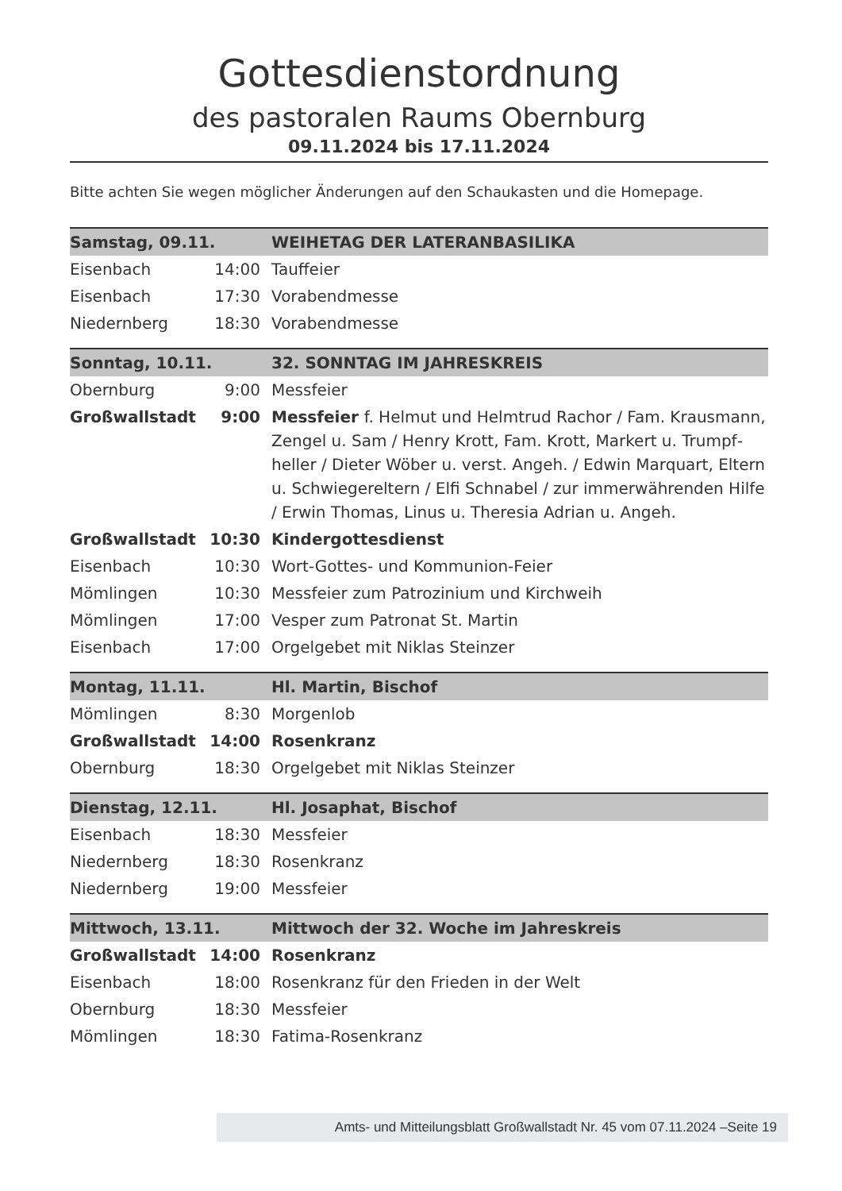Gottesdienstordnung
des pastoralen Raums Obernburg
09.11.2024 bis 17.11.2024
Bitte achten Sie wegen möglicher Änderungen auf den Schaukasten und die Homepage.
| Samstag, 09.11. | | WEIHETAG DER LATERANBASILIKA |
| Eisenbach | 14:00 | Tauffeier |
| Eisenbach | 17:30 | Vorabendmesse |
| Niedernberg | 18:30 | Vorabendmesse |
| Sonntag, 10.11. | | 32. SONNTAG IM JAHRESKREIS |
| Obernburg | 9:00 | Messfeier |
| Großwallstadt | 9:00 | Messfeier f. Helmut und Helmtrud Rachor / Fam. Krausmann, Zengel u. Sam / Henry Krott, Fam. Krott, Markert u. Trumpf­heller / Dieter Wöber u. verst. Angeh. / Edwin Marquart, Eltern u. Schwiegereltern / Elfi Schnabel / zur immerwähren­den Hilfe / Erwin Thomas, Linus u. Theresia Adrian u. Angeh. |
| Großwallstadt | 10:30 | Kindergottesdienst |
| Eisenbach | 10:30 | Wort-Gottes- und Kommunion-Feier |
| Mömlingen | 10:30 | Messfeier zum Patrozinium und Kirchweih |
| Mömlingen | 17:00 | Vesper zum Patronat St. Martin |
| Eisenbach | 17:00 | Orgelgebet mit Niklas Steinzer |
| Montag, 11.11. | | Hl. Martin, Bischof |
| Mömlingen | 8:30 | Morgenlob |
| Großwallstadt | 14:00 | Rosenkranz |
| Obernburg | 18:30 | Orgelgebet mit Niklas Steinzer |
| Dienstag, 12.11. | | Hl. Josaphat, Bischof |
| Eisenbach | 18:30 | Messfeier |
| Niedernberg | 18:30 | Rosenkranz |
| Niedernberg | 19:00 | Messfeier |
| Mittwoch, 13.11. | | Mittwoch der 32. Woche im Jahreskreis |
| Großwallstadt | 14:00 | Rosenkranz |
| Eisenbach | 18:00 | Rosenkranz für den Frieden in der Welt |
| Obernburg | 18:30 | Messfeier |
| Mömlingen | 18:30 | Fatima-Rosenkranz |
Amts- und Mitteilungsblatt Großwallstadt Nr. 45 vom 07.11.2024 –Seite 19